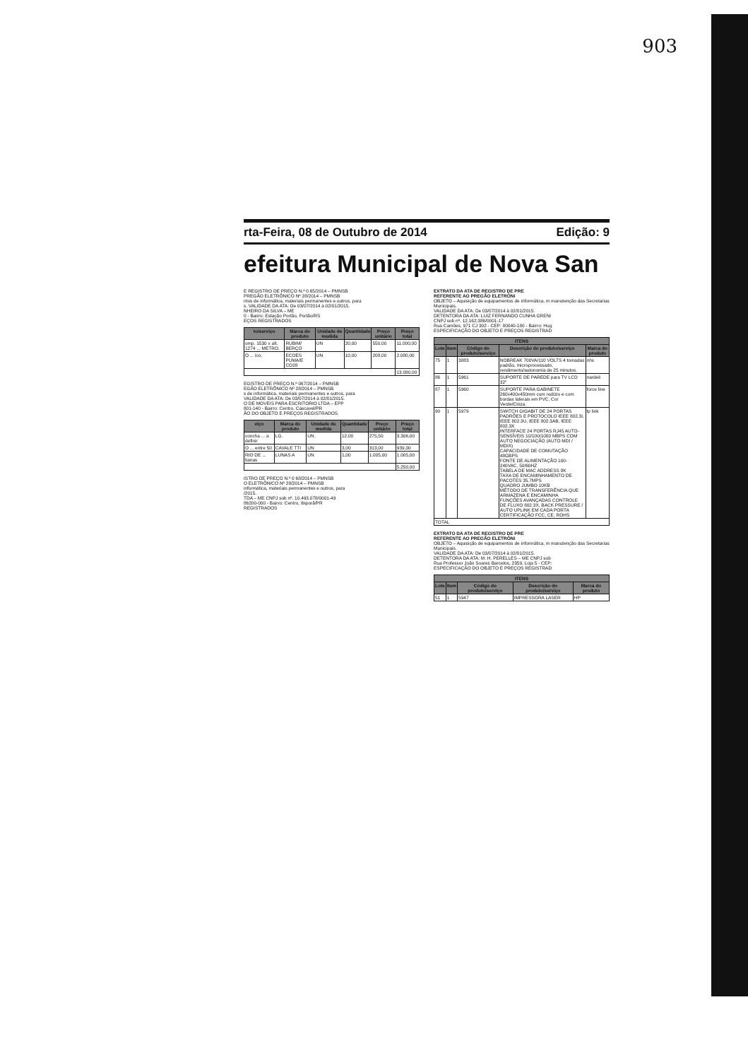903
rta-Feira, 08 de Outubro de 2014 Edição: 9
efeitura Municipal de Nova San
E REGISTRO DE PREÇO N.º 0 65/2014 – PMNSB
PREGÃO ELETRÔNICO Nº 28/2014 – PMNSB
ntos de informática, materiais permanentes e outros, para
s. VALIDADE DA ATA: De 03/07/2014 à 02/01/2015.
NHEIRO DA SILVA – ME
0 - Bairro: Estação Portão, Portão/RS
EÇOS REGISTRADOS
| to/serviço | Marca do produto | Unidade de medida | Quantidade | Preço unitário | Preço total |
| --- | --- | --- | --- | --- | --- |
| omp. 1530 x alt. 1274 ... METRO. | RUBIM/ BERÇO | UN | 20,00 | 550,00 | 11.000,00 |
| O ... ico. | ECOES PUMA/E CO28 | UN | 10,00 | 208,00 | 2.080,00 |
| | | | | | 13.080,00 |
EGISTRO DE PREÇO N.º 067/2014 – PMNSB
EGÃO ELETRÔNICO Nº 28/2014 – PMNSB
s de informática, materiais permanentes e outros, para
VALIDADE DA ATA: De 03/07/2014 à 02/01/2015.
O DE MOVEIS PARA ESCRITORIO LTDA – EPP
801-140 - Bairro: Centro, Cascavel/PR
ÃO DO OBJETO E PREÇOS REGISTRADOS
| viço | Marca do produto | Unidade de medida | Quantidade | Preço unitário | Preço total |
| --- | --- | --- | --- | --- | --- |
| concha ... a definir | LG. | UN | 12,00 | 275,50 | 3.306,00 |
| O ... entre 50 | CAVALE TTI | UN | 3,00 | 313,00 | 939,00 |
| RIO DE ... tianas | LUNAS A | UN | 1,00 | 1.005,00 | 1.005,00 |
| | | | | | 5.250,00 |
ISTRO DE PREÇO N.º 0 68/2014 – PMNSB
O ELETRÔNICO Nº 28/2014 – PMNSB
informática, materiais permanentes e outros, para
/2015.
TDA – ME CNPJ sob nº. 10.493.078/0001-49
86200-000 - Bairro: Centro, Ibiporã/PR
REGISTRADOS
EXTRATO DA ATA DE REGISTRO DE PRE
REFERENTE AO PREGÃO ELETRÔNI
OBJETO – Aquisição de equipamentos de informática, m manutenção das Secretarias Municipais.
VALIDADE DA ATA: De 03/07/2014 à 02/01/2015.
DETENTORA DA ATA: LUIZ FERNANDO CUNHA GRENI
CNPJ sob nº. 12.162.386/0001-17
Rua Camões, 971 CJ 302 - CEP: 80040-180 - Bairro: Hug
ESPECIFICAÇÃO DO OBJETO E PREÇOS REGISTRAD
| ITENS | | | | |
| --- | --- | --- | --- | --- |
| Lote | Item | Código do produto/serviço | Descrição do produto/serviço | Marca do produto |
| 75 | 1 | 3883 | NOBREAK 700VA/110 VOLTS 4 tomadas padrão, microprocessado, rendimento/autonomia de 25 minutos. | nhs |
| 86 | 1 | 5961 | SUPORTE DE PAREDE para TV LCD 32" | nardeli |
| 87 | 1 | 5960 | SUPORTE PARA GABINETE 260x400x450mm com rodízio e com bordas laterais em PVC. Cor Verde/Cinza. | force line |
| 90 | 1 | 5979 | SWITCH GIGABIT DE 24 PORTAS PADRÕES E PROTOCOLO IEEE 802.3I, IEEE 802.3U, IEEE 802.3AB, IEEE 802.3X INTERFACE 24 PORTAS RJ45 AUTO-SENSÍVEIS 10/100/1000 MBPS COM AUTO NEGOCIAÇÃO (AUTO MDI / MDIX) CAPACIDADE DE COMUTAÇÃO 48GBPS FONTE DE ALIMENTAÇÃO 100-240VAC, 50/60HZ TABELA DE MAC ADDRESS 8K TAXA DE ENCAMINHAMENTO DE PACOTES 35.7MPS QUADRO JUMBO 10KB MÉTODO DE TRANSFERÊNCIA QUE ARMAZENA E ENCAMINHA FUNÇÕES AVANÇADAS CONTROLE DE FLUXO 802.3X, BACK PRESSURE / AUTO UPLINK EM CADA PORTA CERTIFICAÇÃO FCC, CE, ROHS | tp link |
| TOTAL | | | | |
EXTRATO DA ATA DE REGISTRO DE PRE
REFERENTE AO PREGÃO ELETRÔNI
OBJETO – Aquisição de equipamentos de informática, m manutenção das Secretarias Municipais.
VALIDADE DA ATA: De 03/07/2014 à 02/01/2015.
DETENTORA DA ATA: M. H. PERELLES – ME CNPJ sob
Rua Professor João Soares Barcelos, 2359, Loja 5 - CEP:
ESPECIFICAÇÃO DO OBJETO E PREÇOS REGISTRAD
| ITENS | | | | |
| --- | --- | --- | --- | --- |
| Lote | Item | Código do produto/serviço | Descrição do produto/serviço | Marca do produto |
| 51 | 1 | 5947 | IMPRESSORA LASER | HP |